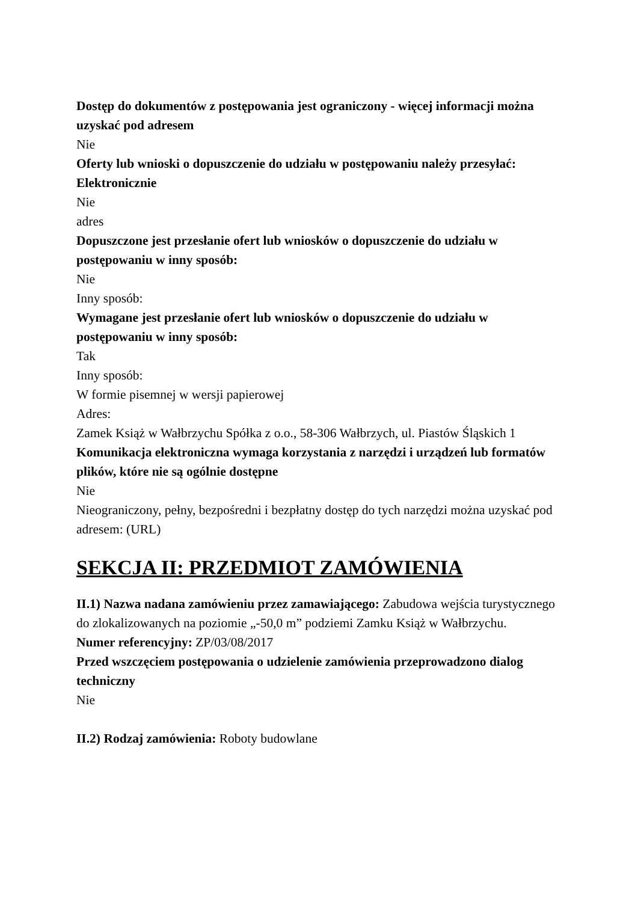Dostęp do dokumentów z postępowania jest ograniczony - więcej informacji można uzyskać pod adresem
Nie
Oferty lub wnioski o dopuszczenie do udziału w postępowaniu należy przesyłać:
Elektronicznie
Nie
adres
Dopuszczone jest przesłanie ofert lub wniosków o dopuszczenie do udziału w postępowaniu w inny sposób:
Nie
Inny sposób:
Wymagane jest przesłanie ofert lub wniosków o dopuszczenie do udziału w postępowaniu w inny sposób:
Tak
Inny sposób:
W formie pisemnej w wersji papierowej
Adres:
Zamek Książ w Wałbrzychu Spółka z o.o., 58-306 Wałbrzych, ul. Piastów Śląskich 1
Komunikacja elektroniczna wymaga korzystania z narzędzi i urządzeń lub formatów plików, które nie są ogólnie dostępne
Nie
Nieograniczony, pełny, bezpośredni i bezpłatny dostęp do tych narzędzi można uzyskać pod adresem: (URL)
SEKCJA II: PRZEDMIOT ZAMÓWIENIA
II.1) Nazwa nadana zamówieniu przez zamawiającego: Zabudowa wejścia turystycznego do zlokalizowanych na poziomie „-50,0 m” podziemi Zamku Książ w Wałbrzychu.
Numer referencyjny: ZP/03/08/2017
Przed wszczęciem postępowania o udzielenie zamówienia przeprowadzono dialog techniczny
Nie
II.2) Rodzaj zamówienia: Roboty budowlane